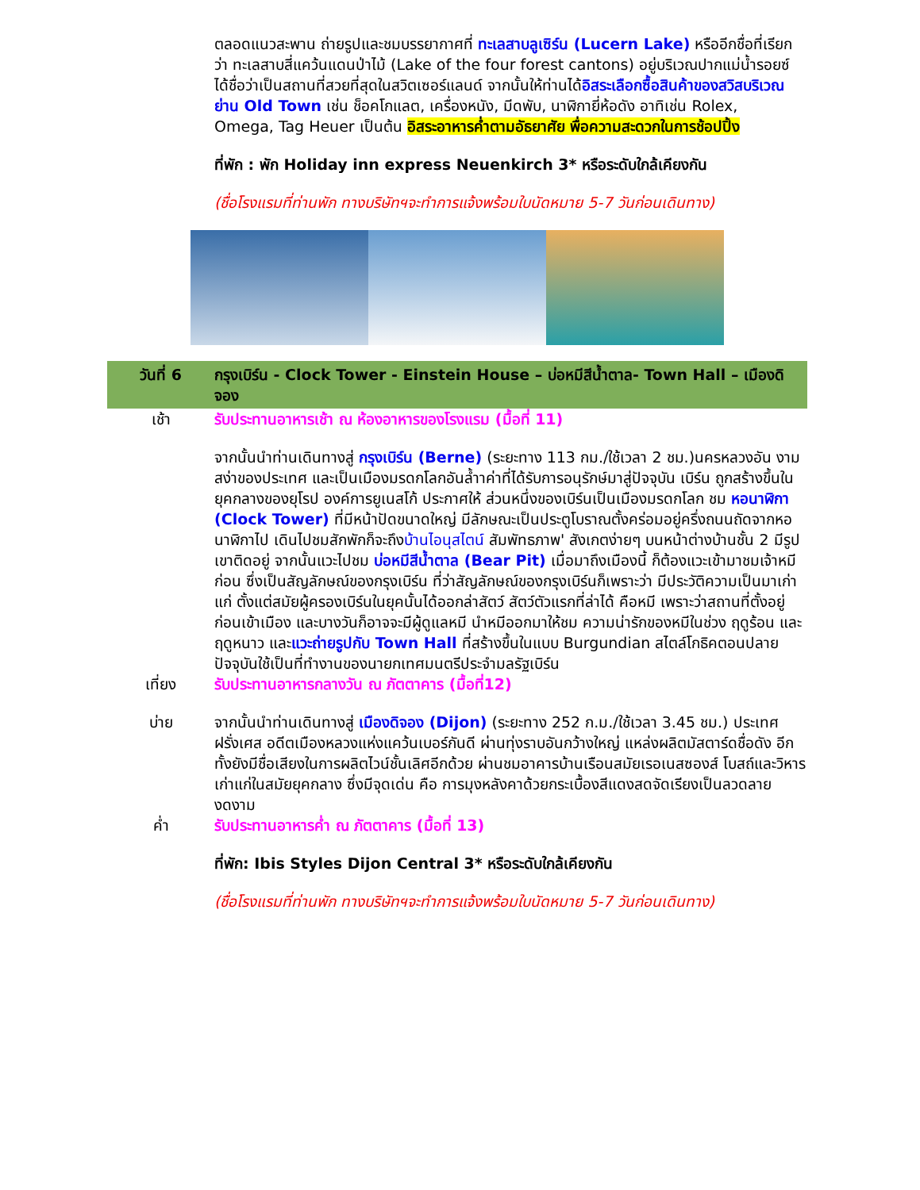ตลอดแนวสะพาน ถ่ายรูปและชมบรรยากาศที่ ทะเลสาบลูเซิร์น (Lucern Lake) หรืออีกชื่อที่เรียกว่า ทะเลสาบสี่แคว้นแดนป่าไม้ (Lake of the four forest cantons) อยู่บริเวณปากแม่น้ำรอยซ์ ได้ชื่อว่าเป็นสถานที่สวยที่สุดในสวิตเซอร์แลนด์ จากนั้นให้ท่านได้อิสระเลือกซื้อสินค้าของสวิสบริเวณย่าน Old Town เช่น ช็อคโกแลต, เครื่องหนัง, มีดพับ, นาฬิกายี่ห้อดัง อาทิเช่น Rolex, Omega, Tag Heuer เป็นต้น อิสระอาหารค่ำตามอัธยาศัย พื่อความสะดวกในการช้อปปิ้ง
ที่พัก : พัก Holiday inn express Neuenkirch 3* หรือระดับใกล้เคียงกัน
(ชื่อโรงแรมที่ท่านพัก ทางบริษัทฯจะทำการแจ้งพร้อมใบนัดหมาย 5-7 วันก่อนเดินทาง)
| วันที่ 6 | กรุงเบิร์น - Clock Tower - Einstein House – บ่อหมีสีน้ำตาล- Town Hall – เมืองดิจอง |
| เช้า | รับประทานอาหารเช้า ณ ห้องอาหารของโรงแรม (มื้อที่ 11) จากนั้นนำท่านเดินทางสู่ กรุงเบิร์น (Berne) (ระยะทาง 113 กม./ใช้เวลา 2 ชม.)นครหลวงอัน งามสง่าของประเทศ และเป็นเมืองมรดกโลกอันล้ำาค่าที่ได้รับการอนุรักษ์มาสู่ปัจจุบัน เบิร์น ถูกสร้างขึ้นในยุคกลางของยุโรป องค์การยูเนสโก้ ประกาศให้ ส่วนหนึ่งของเบิร์นเป็นเมืองมรดกโลก ชม หอนาฬิกา (Clock Tower) ที่มีหน้าปัดขนาดใหญ่ มีลักษณะเป็นประตูโบราณตั้งคร่อมอยู่ครึ่งถนนถัดจากหอนาฬิกาไป เดินไปชมสักพักก็จะถึง บ้านไอนุสไตน์ สัมพัทธภาพ' สังเกตง่ายๆ บนหน้าต่างบ้านชั้น 2 มีรูปเขาติดอยู่ จากนั้นแวะไปชม บ่อหมีสีน้ำตาล (Bear Pit) เมื่อมาถึงเมืองนี้ ก็ต้องแวะเข้ามาชมเจ้าหมีก่อน ซึ่งเป็นสัญลักษณ์ของกรุงเบิร์น ที่ว่าสัญลักษณ์ของกรุงเบิร์นก็เพราะว่า มีประวัติความเป็นมาเก่าแก่ ตั้งแต่สมัยผู้ครองเบิร์นในยุคนั้นได้ออกล่าสัตว์ สัตว์ตัวแรกที่ล่าได้ คือหมี เพราะว่าสถานที่ตั้งอยู่ก่อนเข้าเมือง และบางวันก็อาจจะมีผู้ดูแลหมี นำหมีออกมาให้ชม ความน่ารักของหมีในช่วง ฤดูร้อน และ ฤดูหนาว และ แวะถ่ายรูปกับ Town Hall ที่สร้างขึ้นในแบบ Burgundian สไตล์โกธิคตอนปลาย ปัจจุบันใช้เป็นที่ทำงานของนายกเทศมนตรีประจำมลรัฐเบิร์น |
| เที่ยง | รับประทานอาหารกลางวัน ณ ภัตตาคาร (มื้อที่12) |
| บ่าย | จากนั้นนำท่านเดินทางสู่ เมืองดิจอง (Dijon) (ระยะทาง 252 ก.ม./ใช้เวลา 3.45 ชม.) ประเทศฝรั่งเศส อดีตเมืองหลวงแห่งแคว้นเบอร์กันดี ผ่านทุ่งราบอันกว้างใหญ่ แหล่งผลิตมัสตาร์ดชื่อดัง อีกทั้งยังมีชื่อเสียงในการผลิตไวน์ชั้นเลิศอีกด้วย ผ่านชมอาคารบ้านเรือนสมัยเรอเนสซองส์ โบสถ์และวิหารเก่าแก่ในสมัยยุคกลาง ซึ่งมีจุดเด่น คือ การมุงหลังคาด้วยกระเบื้องสีแดงสดจัดเรียงเป็นลวดลายงดงาม |
| ค่ำ | รับประทานอาหารค่ำ ณ ภัตตาคาร (มื้อที่ 13) ที่พัก: Ibis Styles Dijon Central 3* หรือระดับใกล้เคียงกัน (ชื่อโรงแรมที่ท่านพัก ทางบริษัทฯจะทำการแจ้งพร้อมใบนัดหมาย 5-7 วันก่อนเดินทาง) |